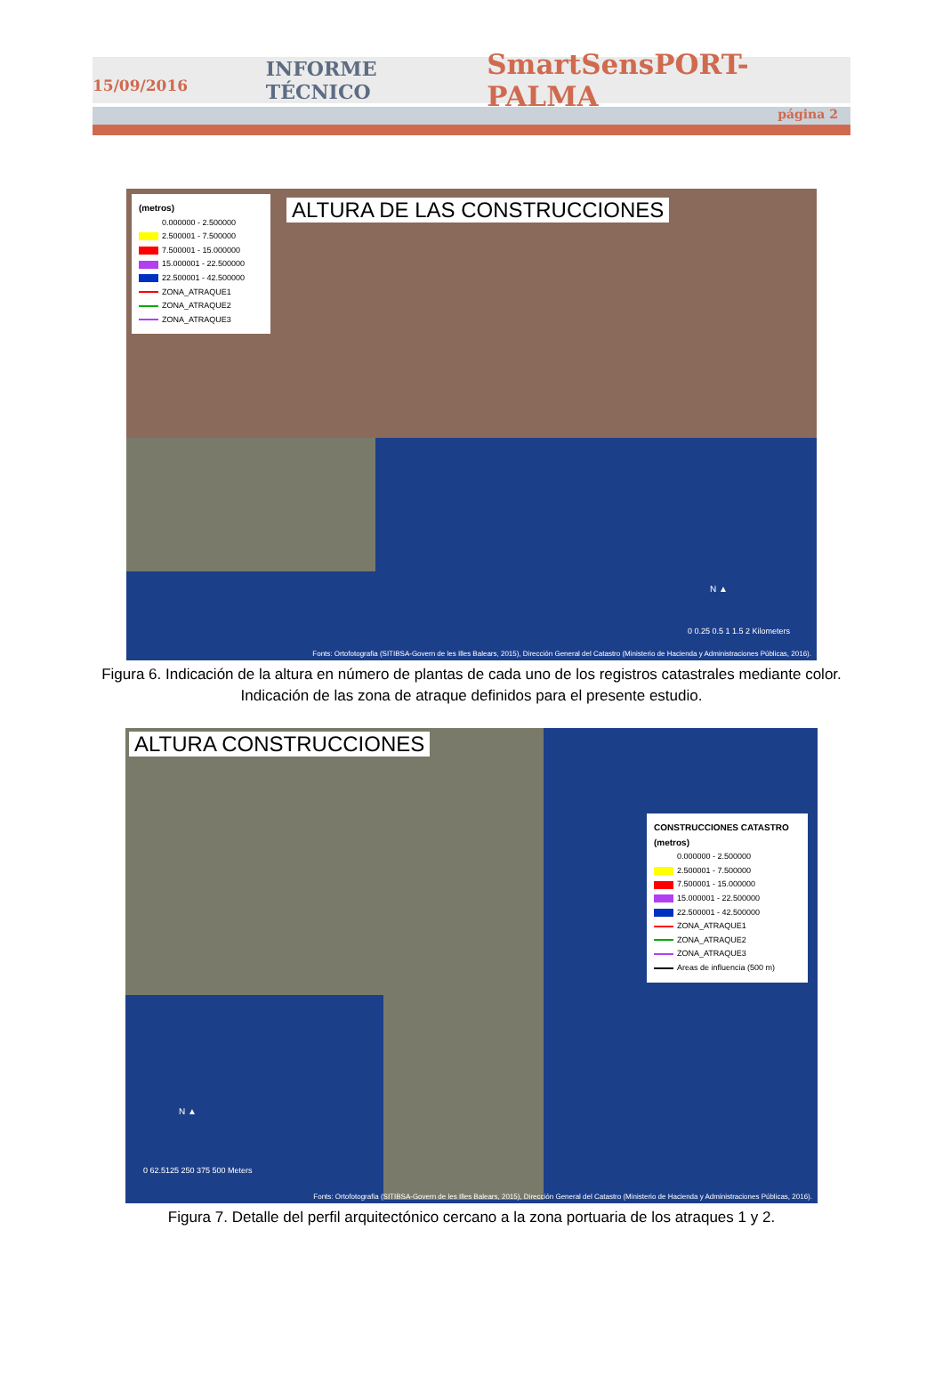15/09/2016 INFORME TÉCNICO SmartSensPORT-PALMA
página 2
ALTURA DE LAS CONSTRUCCIONES
(metros)
0.000000 - 2.500000
2.500001 - 7.500000
7.500001 - 15.000000
15.000001 - 22.500000
22.500001 - 42.500000
ZONA_ATRAQUE1
ZONA_ATRAQUE2
ZONA_ATRAQUE3
0 0.25 0.5 1 1.5 2 Kilometers
N ▲
Fonts: Ortofotografia (SITIBSA-Govern de les Illes Balears, 2015), Dirección General del Catastro (Ministerio de Hacienda y Administraciones Públicas, 2016).
Figura 6. Indicación de la altura en número de plantas de cada uno de los registros catastrales mediante color. Indicación de las zona de atraque definidos para el presente estudio.
ALTURA CONSTRUCCIONES
CONSTRUCCIONES CATASTRO
(metros)
0.000000 - 2.500000
2.500001 - 7.500000
7.500001 - 15.000000
15.000001 - 22.500000
22.500001 - 42.500000
ZONA_ATRAQUE1
ZONA_ATRAQUE2
ZONA_ATRAQUE3
Areas de influencia (500 m)
N ▲
0 62.5125 250 375 500 Meters
Fonts: Ortofotografia (SITIBSA-Govern de les Illes Balears, 2015), Dirección General del Catastro (Ministerio de Hacienda y Administraciones Públicas, 2016).
Figura 7. Detalle del perfil arquitectónico cercano a la zona portuaria de los atraques 1 y 2.